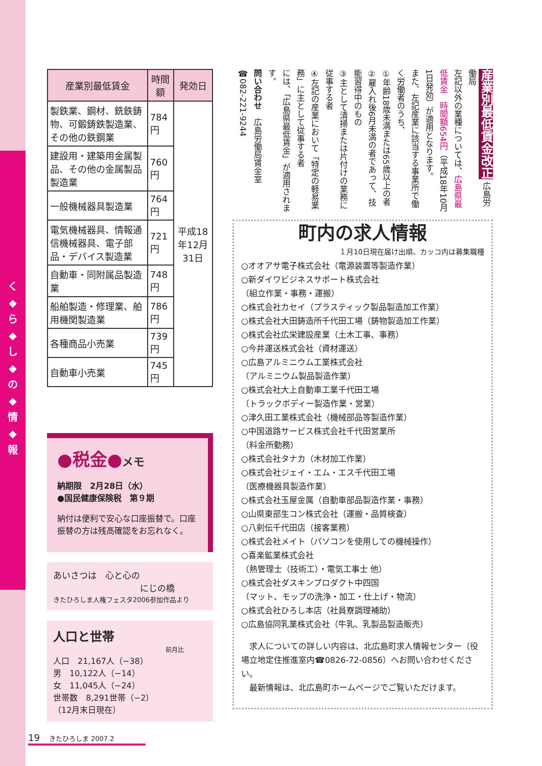く
◆
ら
◆
し
◆
の
◆
情
◆
報
| 産業別最低賃金 | 時間額 | 発効日 |
| --- | --- | --- |
| 製鉄業、鋼材、銑鉄鋳物、可鍛鋳鉄製造業、その他の鉄鋼業 | 784円 | 平成18年12月31日 |
| 建設用・建築用金属製品、その他の金属製品製造業 | 760円 | |
| 一般機械器具製造業 | 764円 | |
| 電気機械器具、情報通信機械器具、電子部品・デバイス製造業 | 721円 | |
| 自動車・同附属品製造業 | 748円 | |
| 船舶製造・修理業、舶用機関製造業 | 786円 | |
| 各種商品小売業 | 739円 | |
| 自動車小売業 | 745円 | |
●税金●メモ
納期限　2月28日（水）
●国民健康保険税　第９期
納付は便利で安心な口座振替で。口座振替の方は残高確認をお忘れなく。
あいさつは　心と心の
にじの橋
きたひろしま人権フェスタ2006参加作品より
人口と世帯
前月比
人口　21,167人（−38）
男　10,122人（−14）
女　11,045人（−24）
世帯数　8,291世帯（−2）
（12月末日現在）
産業別最低賃金改正 広島労働局
左記以外の業種については、広島県最低賃金　時間額654円（平成18年10月1日発効）が適用となります。
また、左記産業に該当する事業所で働く労働者のうち、
①年齢18歳未満または65歳以上の者
②雇入れ後6月未満の者であって、技能習得中のもの
③主として清掃または片付けの業務に従事する者
④左記の産業において「特定の軽易業務」に主として従事する者
には、「広島県最低賃金」が適用されます。
問い合わせ　広島労働局賃金室 ☎082-221-9244
町内の求人情報
１月10日現在届け出順、カッコ内は募集職種
○オオアサ電子株式会社（電源装置等製造作業）
○新ダイワビジネスサポート株式会社
（組立作業・事務・運搬）
○株式会社カセイ（プラスティック製品製造加工作業）
○株式会社大田鋳造所千代田工場（鋳物製造加工作業）
○株式会社広栄建設産業（土木工事、事務）
○今井運送株式会社（資材運送）
○広島アルミニウム工業株式会社
（アルミニウム製品製造作業）
○株式会社大上自動車工業千代田工場
（トラックボディー製造作業・営業）
○津久田工業株式会社（機械部品等製造作業）
○中国道路サービス株式会社千代田営業所
（料金所勤務）
○株式会社タナカ（木材加工作業）
○株式会社ジェイ・エム・エス千代田工場
（医療機器具製造作業）
○株式会社玉屋金属（自動車部品製造作業・事務）
○山県東部生コン株式会社（運搬・品質検査）
○八剣伝千代田店（接客業務）
○株式会社メイト（パソコンを使用しての機械操作）
○喜楽鉱業株式会社
（熱管理士（技術工）・電気工事士 他）
○株式会社ダスキンプロダクト中四国
（マット、モップの洗浄・加工・仕上げ・物流）
○株式会社ひろし本店（社員寮調理補助）
○広島協同乳業株式会社（牛乳、乳製品製造販売）
　求人についての詳しい内容は、北広島町求人情報センター（役場立地定住推進室内☎0826-72-0856）へお問い合わせください。
　最新情報は、北広島町ホームページでご覧いただけます。
19　きたひろしま 2007.2